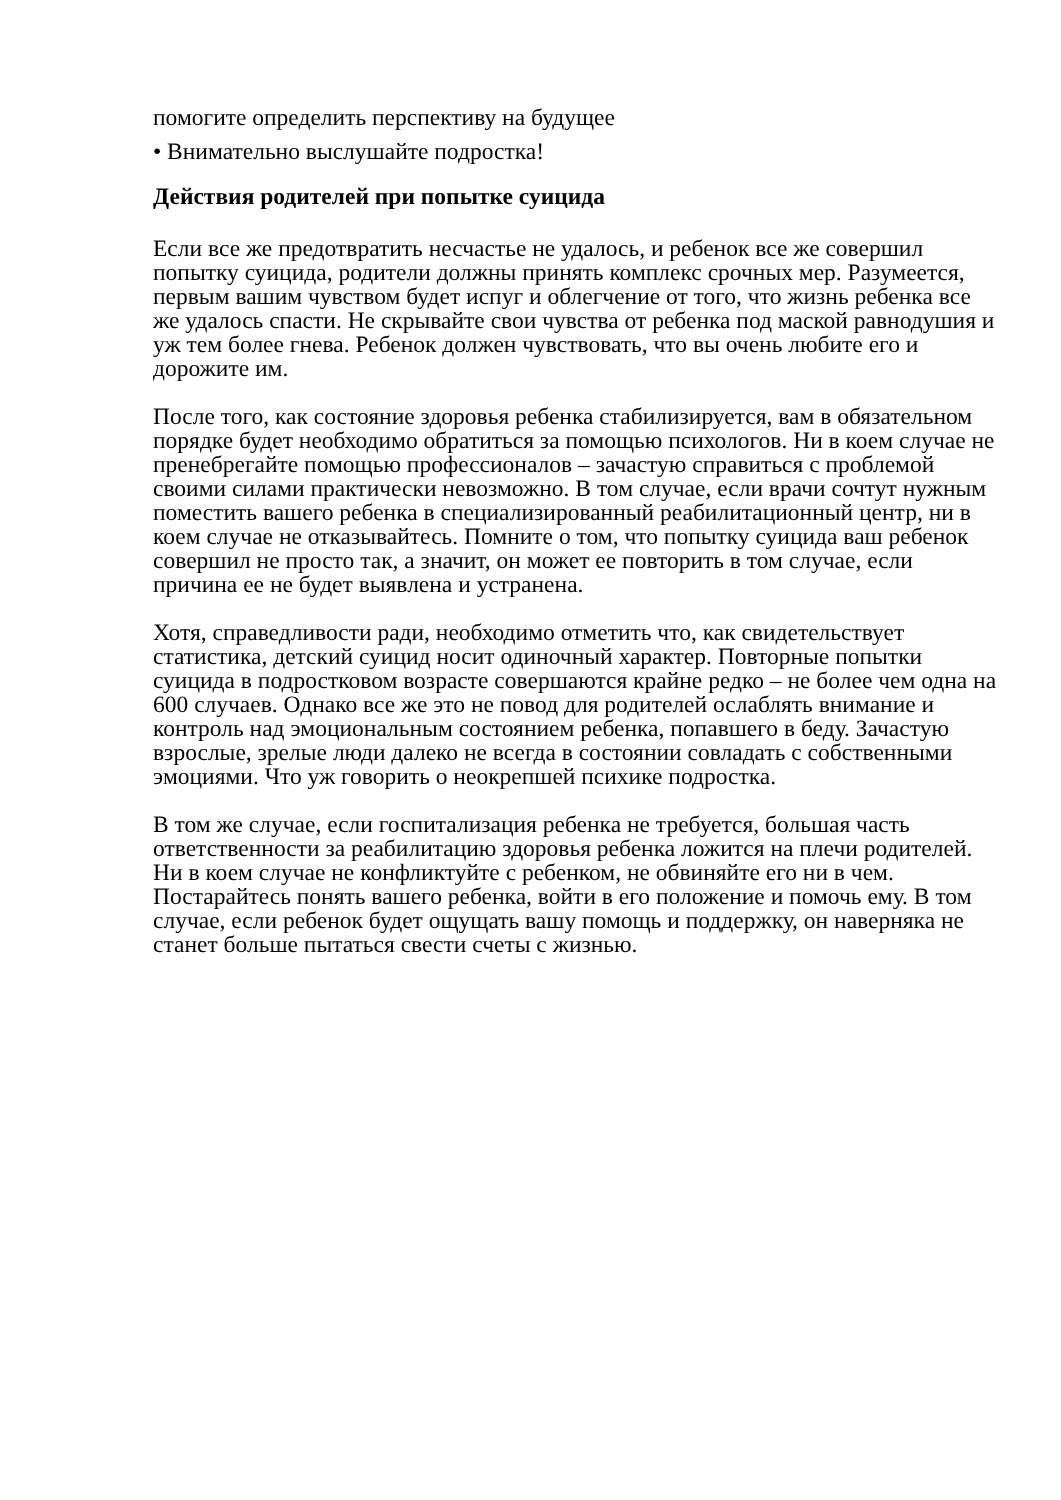помогите определить перспективу на будущее
• Внимательно выслушайте подростка!
Действия родителей при попытке суицида
Если все же предотвратить несчастье не удалось, и ребенок все же совершил попытку суицида, родители должны принять комплекс срочных мер. Разумеется, первым вашим чувством будет испуг и облегчение от того, что жизнь ребенка все же удалось спасти. Не скрывайте свои чувства от ребенка под маской равнодушия и уж тем более гнева. Ребенок должен чувствовать, что вы очень любите его и дорожите им.
После того, как состояние здоровья ребенка стабилизируется, вам в обязательном порядке будет необходимо обратиться за помощью психологов. Ни в коем случае не пренебрегайте помощью профессионалов – зачастую справиться с проблемой своими силами практически невозможно. В том случае, если врачи сочтут нужным поместить вашего ребенка в специализированный реабилитационный центр, ни в коем случае не отказывайтесь. Помните о том, что попытку суицида ваш ребенок совершил не просто так, а значит, он может ее повторить в том случае, если причина ее не будет выявлена и устранена.
Хотя, справедливости ради, необходимо отметить что, как свидетельствует статистика, детский суицид носит одиночный характер. Повторные попытки суицида в подростковом возрасте совершаются крайне редко – не более чем одна на 600 случаев. Однако все же это не повод для родителей ослаблять внимание и контроль над эмоциональным состоянием ребенка, попавшего в беду. Зачастую взрослые, зрелые люди далеко не всегда в состоянии совладать с собственными эмоциями. Что уж говорить о неокрепшей психике подростка.
В том же случае, если госпитализация ребенка не требуется, большая часть ответственности за реабилитацию здоровья ребенка ложится на плечи родителей. Ни в коем случае не конфликтуйте с ребенком, не обвиняйте его ни в чем. Постарайтесь понять вашего ребенка, войти в его положение и помочь ему. В том случае, если ребенок будет ощущать вашу помощь и поддержку, он наверняка не станет больше пытаться свести счеты с жизнью.